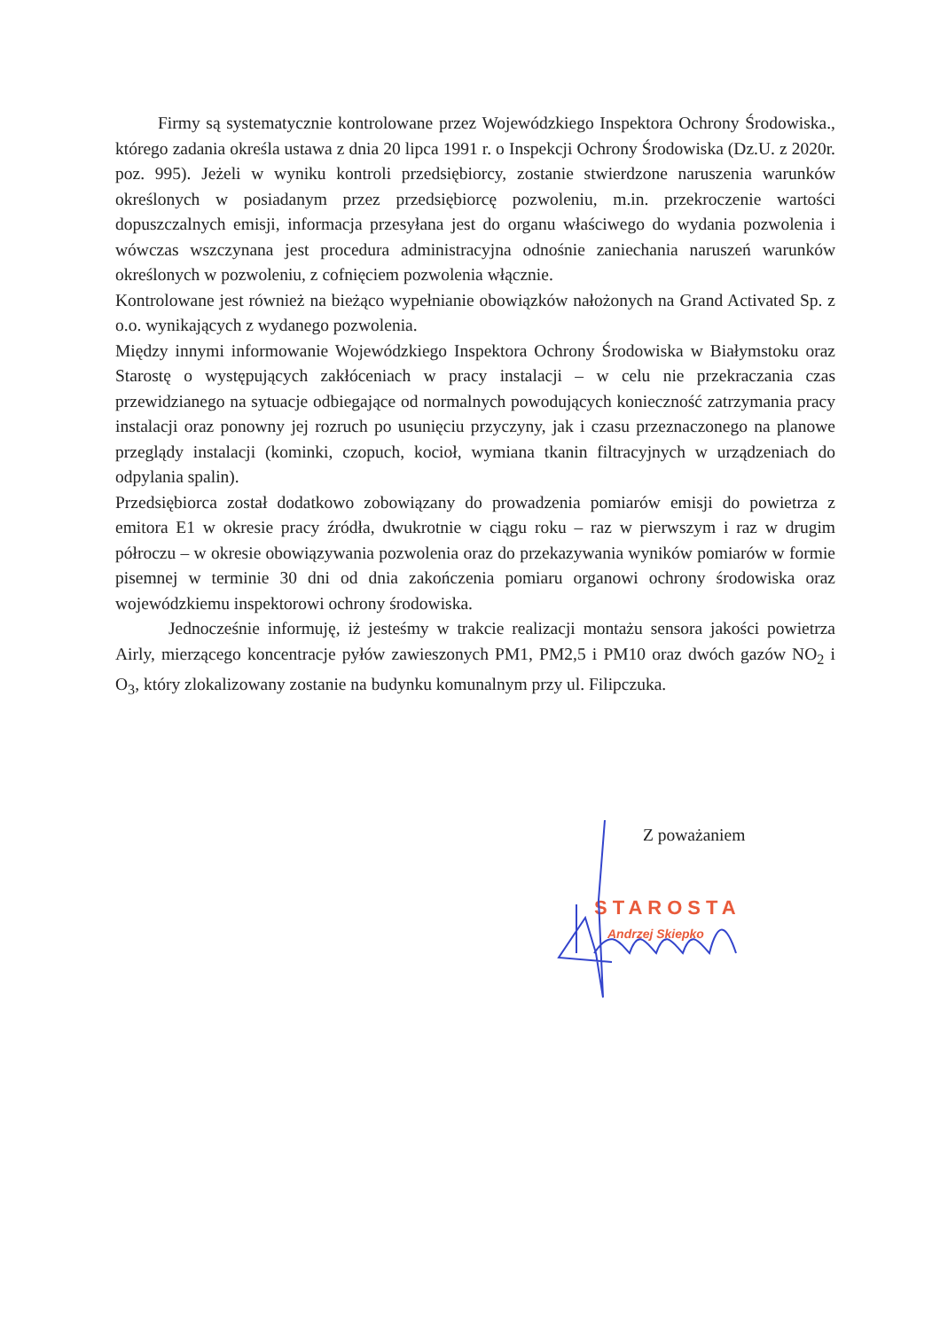Firmy są systematycznie kontrolowane przez Wojewódzkiego Inspektora Ochrony Środowiska., którego zadania określa ustawa z dnia 20 lipca 1991 r. o Inspekcji Ochrony Środowiska (Dz.U. z 2020r. poz. 995). Jeżeli w wyniku kontroli przedsiębiorcy, zostanie stwierdzone naruszenia warunków określonych w posiadanym przez przedsiębiorcę pozwoleniu, m.in. przekroczenie wartości dopuszczalnych emisji, informacja przesyłana jest do organu właściwego do wydania pozwolenia i wówczas wszczynana jest procedura administracyjna odnośnie zaniechania naruszeń warunków określonych w pozwoleniu, z cofnięciem pozwolenia włącznie.
Kontrolowane jest również na bieżąco wypełnianie obowiązków nałożonych na Grand Activated Sp. z o.o. wynikających z wydanego pozwolenia.
Między innymi informowanie Wojewódzkiego Inspektora Ochrony Środowiska w Białymstoku oraz Starostę o występujących zakłóceniach w pracy instalacji – w celu nie przekraczania czas przewidzianego na sytuacje odbiegające od normalnych powodujących konieczność zatrzymania pracy instalacji oraz ponowny jej rozruch po usunięciu przyczyny, jak i czasu przeznaczonego na planowe przeglądy instalacji (kominki, czopuch, kocioł, wymiana tkanin filtracyjnych w urządzeniach do odpylania spalin).
Przedsiębiorca został dodatkowo zobowiązany do prowadzenia pomiarów emisji do powietrza z emitora E1 w okresie pracy źródła, dwukrotnie w ciągu roku – raz w pierwszym i raz w drugim półroczu – w okresie obowiązywania pozwolenia oraz do przekazywania wyników pomiarów w formie pisemnej w terminie 30 dni od dnia zakończenia pomiaru organowi ochrony środowiska oraz wojewódzkiemu inspektorowi ochrony środowiska.
Jednocześnie informuję, iż jesteśmy w trakcie realizacji montażu sensora jakości powietrza Airly, mierzącego koncentracje pyłów zawieszonych PM1, PM2,5 i PM10 oraz dwóch gazów NO<sub>2</sub> i O<sub>3</sub>, który zlokalizowany zostanie na budynku komunalnym przy ul. Filipczuka.
Z poważaniem
STAROSTA
Andrzej Skiepko